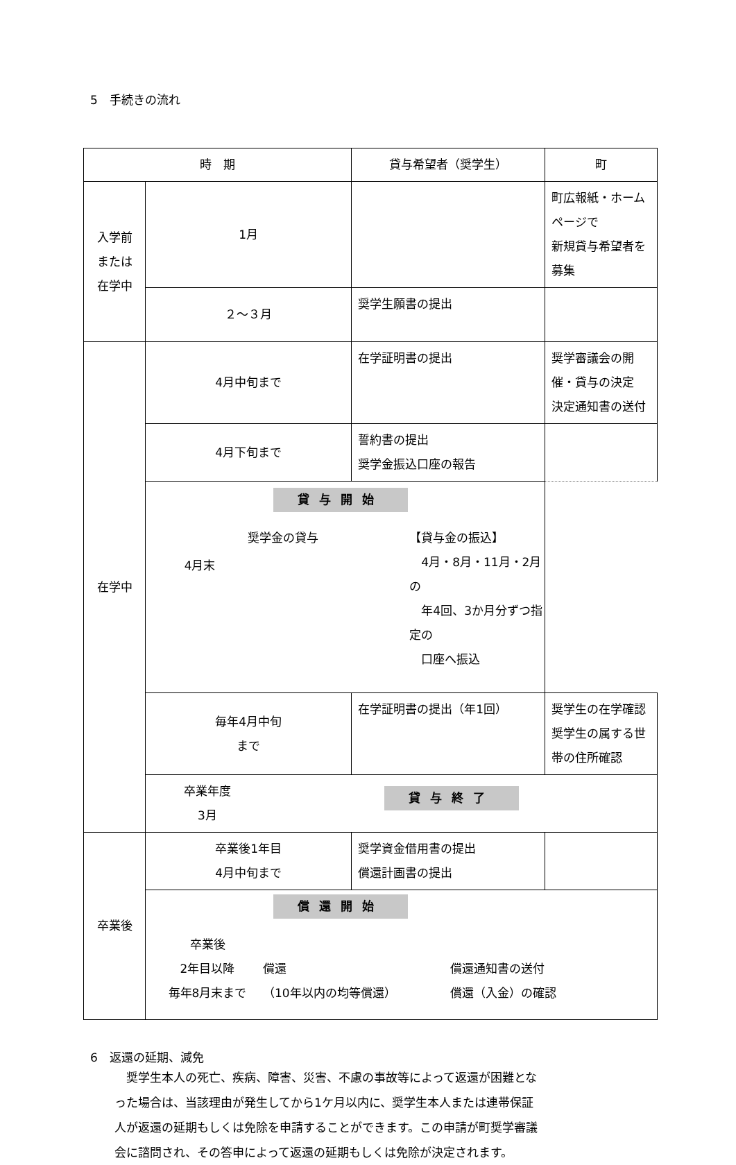5　手続きの流れ
| 時 期 | | 貸与希望者（奨学生） | 町 |
| --- | --- | --- | --- |
| 入学前 または 在学中 | 1月 | | 町広報紙・ホームページで 新規貸与希望者を募集 |
| | ２～３月 | 奨学生願書の提出 | |
| 在学中 | 4月中旬まで | 在学証明書の提出 | 奨学審議会の開催・貸与の決定 決定通知書の送付 |
| | 4月下旬まで | 誓約書の提出 奨学金振込口座の報告 | |
| | 貸与開始 4月末 奨学金の貸与 【貸与金の振込】 4月・8月・11月・2月の 年4回、3か月分ずつ指定の 口座へ振込 | | |
| | 毎年4月中旬 まで | 在学証明書の提出（年1回） | 奨学生の在学確認 奨学生の属する世帯の住所確認 |
| | 卒業年度 3月 貸与終了 | | |
| 卒業後 | 卒業後1年目 4月中旬まで | 奨学資金借用書の提出 償還計画書の提出 | |
| | 償還開始 卒業後 2年目以降 毎年8月末まで 償還 （10年以内の均等償還） 償還通知書の送付 償還（入金）の確認 | | |
6　返還の延期、減免
奨学生本人の死亡、疾病、障害、災害、不慮の事故等によって返還が困難となった場合は、当該理由が発生してから1ケ月以内に、奨学生本人または連帯保証人が返還の延期もしくは免除を申請することができます。この申請が町奨学審議会に諮問され、その答申によって返還の延期もしくは免除が決定されます。